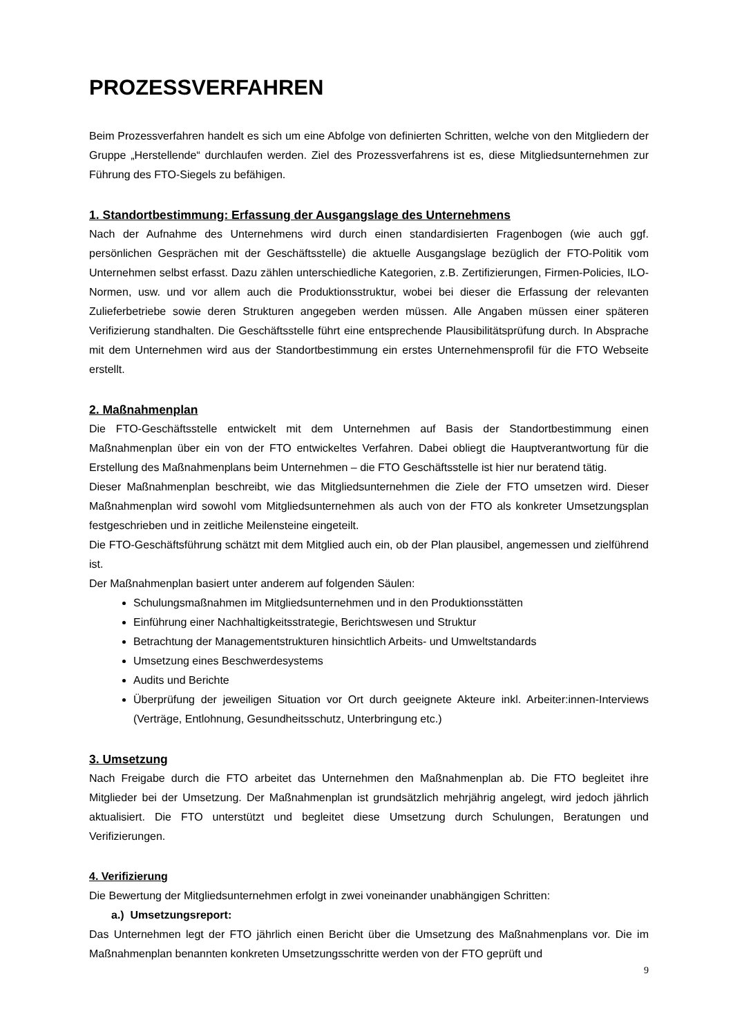PROZESSVERFAHREN
Beim Prozessverfahren handelt es sich um eine Abfolge von definierten Schritten, welche von den Mitgliedern der Gruppe „Herstellende“ durchlaufen werden. Ziel des Prozessverfahrens ist es, diese Mitgliedsunternehmen zur Führung des FTO-Siegels zu befähigen.
1. Standortbestimmung: Erfassung der Ausgangslage des Unternehmens
Nach der Aufnahme des Unternehmens wird durch einen standardisierten Fragenbogen (wie auch ggf. persönlichen Gesprächen mit der Geschäftsstelle) die aktuelle Ausgangslage bezüglich der FTO-Politik vom Unternehmen selbst erfasst. Dazu zählen unterschiedliche Kategorien, z.B. Zertifizierungen, Firmen-Policies, ILO-Normen, usw. und vor allem auch die Produktionsstruktur, wobei bei dieser die Erfassung der relevanten Zulieferbetriebe sowie deren Strukturen angegeben werden müssen. Alle Angaben müssen einer späteren Verifizierung standhalten. Die Geschäftsstelle führt eine entsprechende Plausibilitätsprüfung durch. In Absprache mit dem Unternehmen wird aus der Standortbestimmung ein erstes Unternehmensprofil für die FTO Webseite erstellt.
2. Maßnahmenplan
Die FTO-Geschäftsstelle entwickelt mit dem Unternehmen auf Basis der Standortbestimmung einen Maßnahmenplan über ein von der FTO entwickeltes Verfahren. Dabei obliegt die Hauptverantwortung für die Erstellung des Maßnahmenplans beim Unternehmen – die FTO Geschäftsstelle ist hier nur beratend tätig.
Dieser Maßnahmenplan beschreibt, wie das Mitgliedsunternehmen die Ziele der FTO umsetzen wird. Dieser Maßnahmenplan wird sowohl vom Mitgliedsunternehmen als auch von der FTO als konkreter Umsetzungsplan festgeschrieben und in zeitliche Meilensteine eingeteilt.
Die FTO-Geschäftsführung schätzt mit dem Mitglied auch ein, ob der Plan plausibel, angemessen und zielführend ist.
Der Maßnahmenplan basiert unter anderem auf folgenden Säulen:
Schulungsmaßnahmen im Mitgliedsunternehmen und in den Produktionsstätten
Einführung einer Nachhaltigkeitsstrategie, Berichtswesen und Struktur
Betrachtung der Managementstrukturen hinsichtlich Arbeits- und Umweltstandards
Umsetzung eines Beschwerdesystems
Audits und Berichte
Überprüfung der jeweiligen Situation vor Ort durch geeignete Akteure inkl. Arbeiter:innen-Interviews (Verträge, Entlohnung, Gesundheitsschutz, Unterbringung etc.)
3. Umsetzung
Nach Freigabe durch die FTO arbeitet das Unternehmen den Maßnahmenplan ab. Die FTO begleitet ihre Mitglieder bei der Umsetzung. Der Maßnahmenplan ist grundsätzlich mehrjährig angelegt, wird jedoch jährlich aktualisiert. Die FTO unterstützt und begleitet diese Umsetzung durch Schulungen, Beratungen und Verifizierungen.
4. Verifizierung
Die Bewertung der Mitgliedsunternehmen erfolgt in zwei voneinander unabhängigen Schritten:
a.) Umsetzungsreport:
Das Unternehmen legt der FTO jährlich einen Bericht über die Umsetzung des Maßnahmenplans vor. Die im Maßnahmenplan benannten konkreten Umsetzungsschritte werden von der FTO geprüft und
9